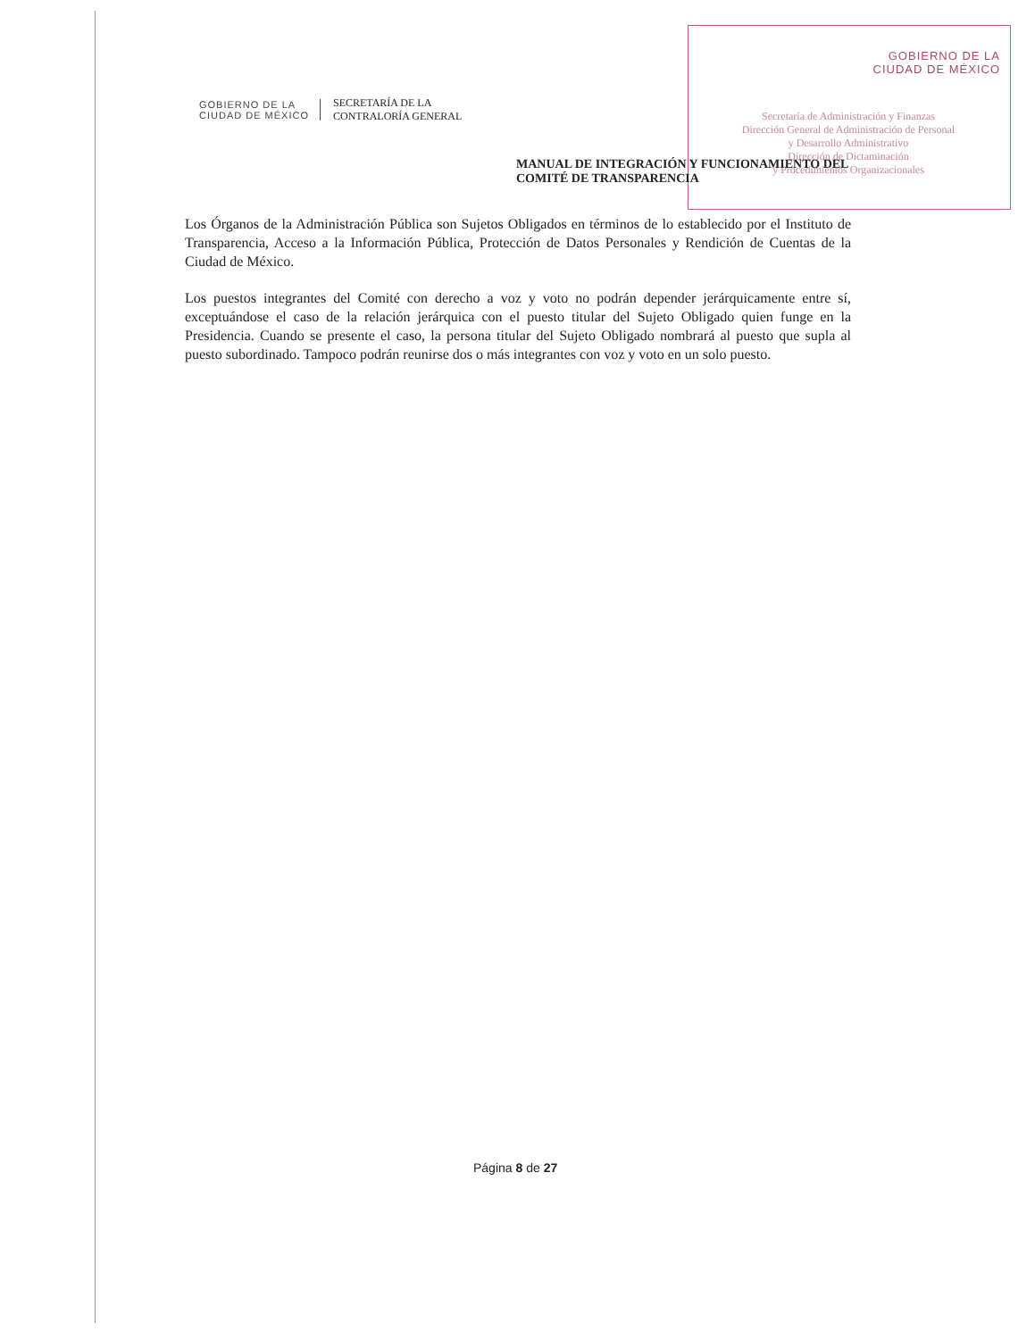GOBIERNO DE LA
CIUDAD DE MÉXICO
Secretaría de Administración y Finanzas
Dirección General de Administración de Personal
y Desarrollo Administrativo
Dirección de Dictaminación
y Procedimientos Organizacionales
GOBIERNO DE LA
CIUDAD DE MÉXICO
SECRETARÍA DE LA
CONTRALORÍA GENERAL
MANUAL DE INTEGRACIÓN Y FUNCIONAMIENTO DEL
COMITÉ DE TRANSPARENCIA
Los Órganos de la Administración Pública son Sujetos Obligados en términos de lo establecido por el Instituto de Transparencia, Acceso a la Información Pública, Protección de Datos Personales y Rendición de Cuentas de la Ciudad de México.
Los puestos integrantes del Comité con derecho a voz y voto no podrán depender jerárquicamente entre sí, exceptuándose el caso de la relación jerárquica con el puesto titular del Sujeto Obligado quien funge en la Presidencia. Cuando se presente el caso, la persona titular del Sujeto Obligado nombrará al puesto que supla al puesto subordinado. Tampoco podrán reunirse dos o más integrantes con voz y voto en un solo puesto.
Página 8 de 27